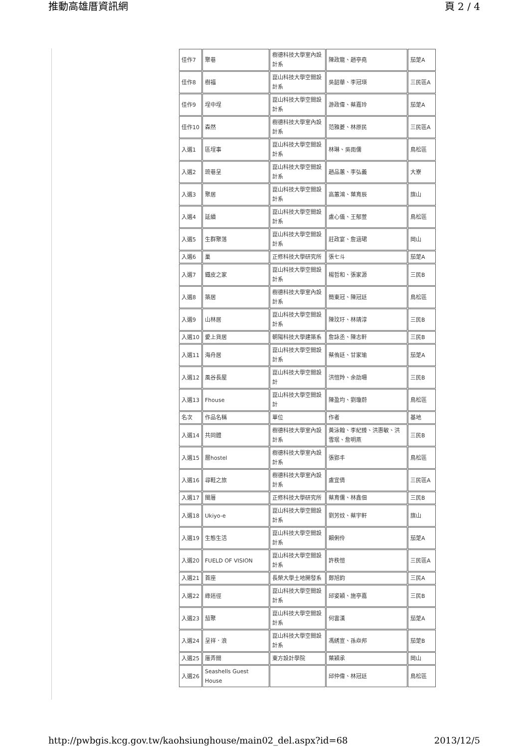推動高雄厝資訊網 頁 2 / 4
| 佳作7 | 聚巷 | 樹德科技大學室內設計系 | 陳政龍、趙亭堯 | 茄萣A |
| 佳作8 | 樹福 | 崑山科技大學空間設計系 | 吳韶華、李冠瑛 | 三民區A |
| 佳作9 | 埕中埕 | 崑山科技大學空間設計系 | 游政偉、蔡嘉玲 | 茄萣A |
| 佳作10 | 森然 | 樹德科技大學室內設計系 | 范雅菱、林原民 | 三民區A |
| 入選1 | 區埕事 | 崑山科技大學空間設計系 | 林琳、吳雨儒 | 鳥松區 |
| 入選2 | 琉巷呈 | 崑山科技大學空間設計系 | 趙品蕙、李弘義 | 大寮 |
| 入選3 | 聚居 | 崑山科技大學空間設計系 | 高蕙鴻、葉育辰 | 旗山 |
| 入選4 | 延續 | 崑山科技大學空間設計系 | 盧心儀、王郁萱 | 鳥松區 |
| 入選5 | 生群聚落 | 崑山科技大學空間設計系 | 莊政宴、詹涵珺 | 岡山 |
| 入選6 | 巢 | 正修科技大學研究所 | 張七斗 | 茄萣A |
| 入選7 | 鐵皮之家 | 崑山科技大學空間設計系 | 楊哲和、張家源 | 三民B |
| 入選8 | 築居 | 樹德科技大學室內設計系 | 簡東冠、陳冠廷 | 鳥松區 |
| 入選9 | 山林居 | 崑山科技大學空間設計系 | 陳玟玗、林靖淳 | 三民B |
| 入選10 | 愛上貨居 | 朝陽科技大學建築系 | 詹詠丞、陳志軒 | 三民B |
| 入選11 | 海舟居 | 崑山科技大學空間設計系 | 蔡侑廷、甘家瑜 | 茄萣A |
| 入選12 | 風谷長屋 | 崑山科技大學空間設計 | 洪愷羚、余劭珊 | 三民B |
| 入選13 | Fhouse | 崑山科技大學空間設計 | 陳盈均、劉瓊蔚 | 鳥松區 |
| 名次 | 作品名稱 | 單位 | 作者 | 基地 |
| 入選14 | 共同體 | 樹德科技大學室內設計系 | 黃泳翰、李紀臻、洪惠敏、洪雪珉、詹明燕 | 三民B |
| 入選15 | 層hostel | 樹德科技大學室內設計系 | 張郢丰 | 鳥松區 |
| 入選16 | 尋鞋之旅 | 樹德科技大學室內設計系 | 盧宜倩 | 三民區A |
| 入選17 | 閩厝 | 正修科技大學研究所 | 蔡育儒、林鑫佃 | 三民B |
| 入選18 | Ukiyo-e | 崑山科技大學空間設計系 | 劉芳妏、蔡宇軒 | 旗山 |
| 入選19 | 生態生活 | 崑山科技大學空間設計系 | 賴俐伶 | 茄萣A |
| 入選20 | FUELD OF VISION | 崑山科技大學空間設計系 | 許秩愷 | 三民區A |
| 入選21 | 首座 | 長榮大學土地開發系 | 鄭旭鈞 | 三民A |
| 入選22 | 綠迷徑 | 崑山科技大學空間設計系 | 邱姿穎、施亭嘉 | 三民B |
| 入選23 | 茄聚 | 崑山科技大學空間設計系 | 何雲漢 | 茄萣A |
| 入選24 | 呈祥．浪 | 崑山科技大學空間設計系 | 馮綉宣、孫焱邦 | 茄萣B |
| 入選25 | 厝弄間 | 東方設計學院 | 葉穎承 | 岡山 |
| 入選26 | Seashells Guest House | | 邱仲偉、林冠廷 | 鳥松區 |
http://pwbgis.kcg.gov.tw/kaohsiunghouse/main02_del.aspx?id=68 2013/12/5